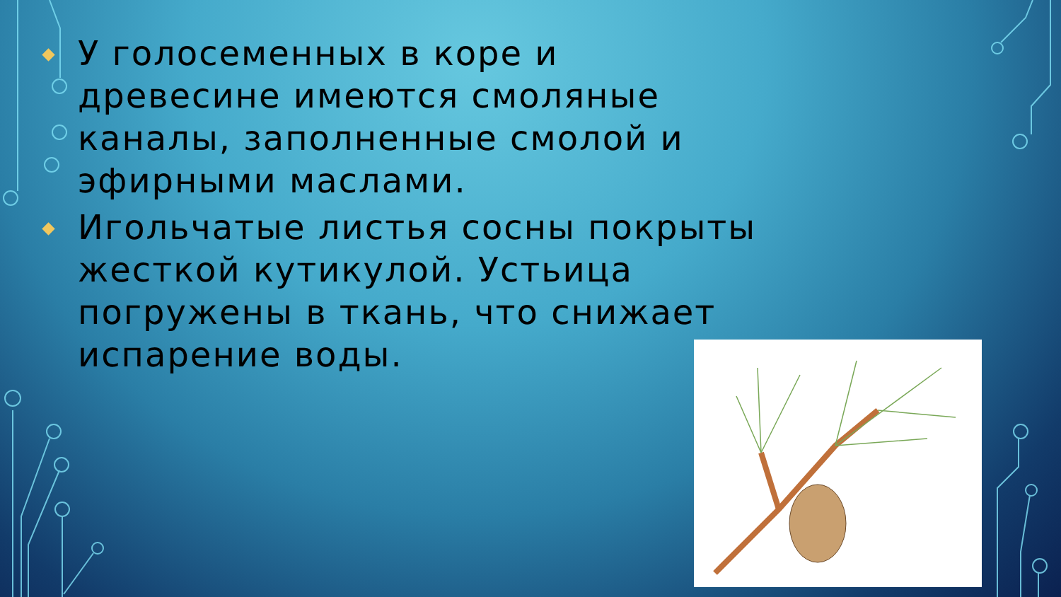У голосеменных в коре и древесине имеются смоляные каналы, заполненные смолой и эфирными маслами.
Игольчатые листья сосны покрыты жесткой кутикулой. Устьица погружены в ткань, что снижает испарение воды.